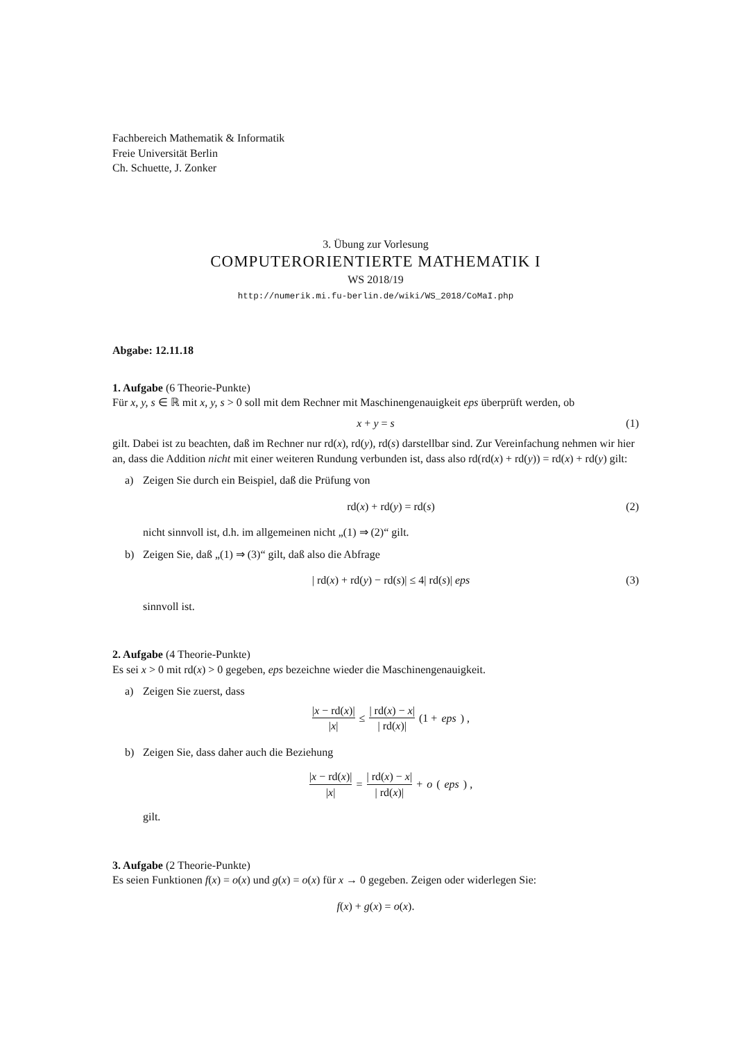Fachbereich Mathematik & Informatik
Freie Universität Berlin
Ch. Schuette, J. Zonker
3. Übung zur Vorlesung
COMPUTERORIENTIERTE MATHEMATIK I
WS 2018/19
http://numerik.mi.fu-berlin.de/wiki/WS_2018/CoMaI.php
Abgabe: 12.11.18
1. Aufgabe (6 Theorie-Punkte)
Für x, y, s ∈ ℝ mit x, y, s > 0 soll mit dem Rechner mit Maschinengenauigkeit eps überprüft werden, ob
x + y = s (1)
gilt. Dabei ist zu beachten, daß im Rechner nur rd(x), rd(y), rd(s) darstellbar sind. Zur Vereinfachung nehmen wir hier an, dass die Addition nicht mit einer weiteren Rundung verbunden ist, dass also rd(rd(x) + rd(y)) = rd(x) + rd(y) gilt:
a) Zeigen Sie durch ein Beispiel, daß die Prüfung von
rd(x) + rd(y) = rd(s) (2)
nicht sinnvoll ist, d.h. im allgemeinen nicht „(1) ⇒ (2)“ gilt.
b) Zeigen Sie, daß „(1) ⇒ (3)“ gilt, daß also die Abfrage
| rd(x) + rd(y) − rd(s)| ≤ 4| rd(s)| eps (3)
sinnvoll ist.
2. Aufgabe (4 Theorie-Punkte)
Es sei x > 0 mit rd(x) > 0 gegeben, eps bezeichne wieder die Maschinengenauigkeit.
a) Zeigen Sie zuerst, dass
|x − rd(x)| |x| ≤ | rd(x) − x| | rd(x)| (1 + eps) ,
b) Zeigen Sie, dass daher auch die Beziehung
|x − rd(x)| |x| = | rd(x) − x| | rd(x)| + o (eps) ,
gilt.
3. Aufgabe (2 Theorie-Punkte)
Es seien Funktionen f(x) = o(x) und g(x) = o(x) für x → 0 gegeben. Zeigen oder widerlegen Sie:
f(x) + g(x) = o(x).